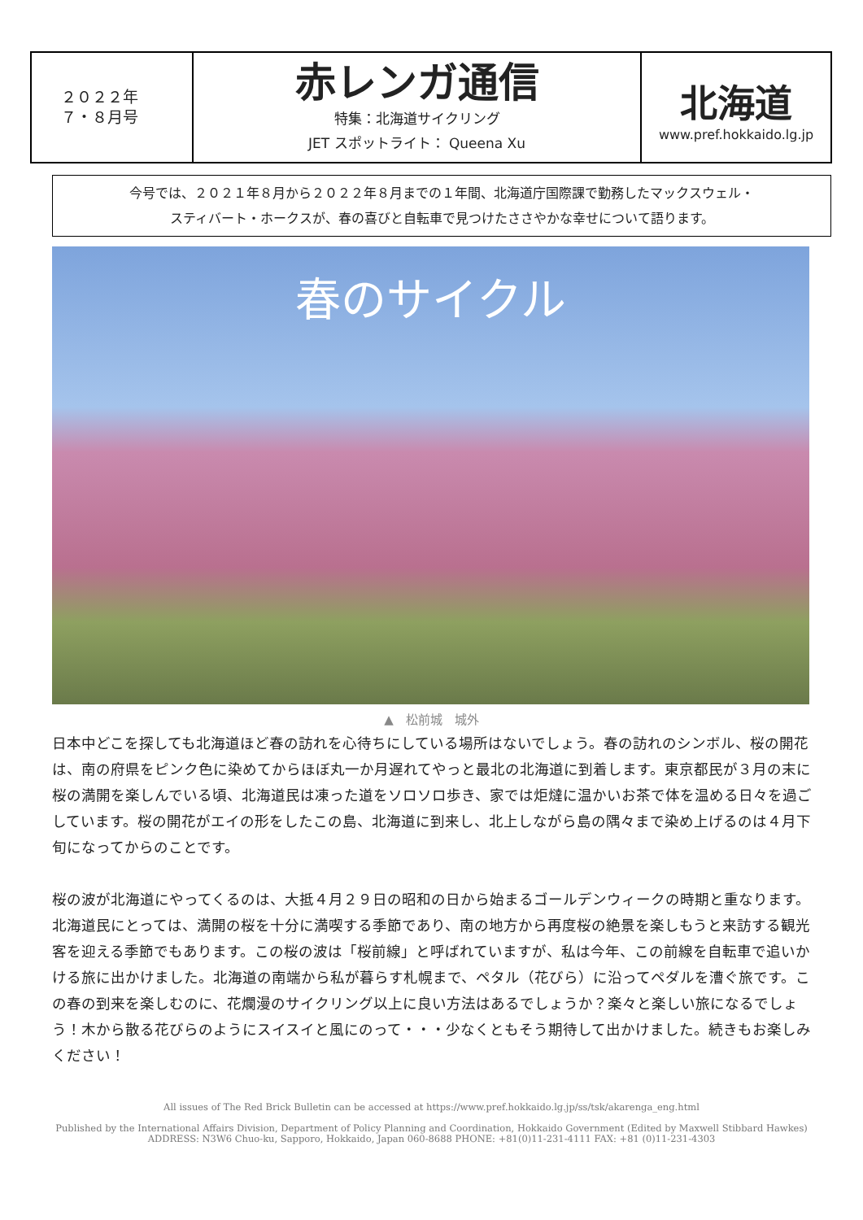| ２０２２年 ７・８月号 | 赤レンガ通信 特集：北海道サイクリング JET スポットライト： Queena Xu | 北海道 www.pref.hokkaido.lg.jp |
今号では、２０２１年８月から２０２２年８月までの１年間、北海道庁国際課で勤務したマックスウェル・
スティバート・ホークスが、春の喜びと自転車で見つけたささやかな幸せについて語ります。
春のサイクル
▲　松前城　城外
日本中どこを探しても北海道ほど春の訪れを心待ちにしている場所はないでしょう。春の訪れのシンボル、桜の開花は、南の府県をピンク色に染めてからほぼ丸一か月遅れてやっと最北の北海道に到着します。東京都民が３月の末に桜の満開を楽しんでいる頃、北海道民は凍った道をソロソロ歩き、家では炬燵に温かいお茶で体を温める日々を過ごしています。桜の開花がエイの形をしたこの島、北海道に到来し、北上しながら島の隅々まで染め上げるのは４月下旬になってからのことです。
桜の波が北海道にやってくるのは、大抵４月２９日の昭和の日から始まるゴールデンウィークの時期と重なります。北海道民にとっては、満開の桜を十分に満喫する季節であり、南の地方から再度桜の絶景を楽しもうと来訪する観光客を迎える季節でもあります。この桜の波は「桜前線」と呼ばれていますが、私は今年、この前線を自転車で追いかける旅に出かけました。北海道の南端から私が暮らす札幌まで、ペタル（花びら）に沿ってペダルを漕ぐ旅です。この春の到来を楽しむのに、花爛漫のサイクリング以上に良い方法はあるでしょうか？楽々と楽しい旅になるでしょう！木から散る花びらのようにスイスイと風にのって・・・少なくともそう期待して出かけました。続きもお楽しみください！
All issues of The Red Brick Bulletin can be accessed at https://www.pref.hokkaido.lg.jp/ss/tsk/akarenga_eng.html
Published by the International Affairs Division, Department of Policy Planning and Coordination, Hokkaido Government (Edited by Maxwell Stibbard Hawkes)
ADDRESS: N3W6 Chuo-ku, Sapporo, Hokkaido, Japan 060-8688 PHONE: +81(0)11-231-4111 FAX: +81 (0)11-231-4303